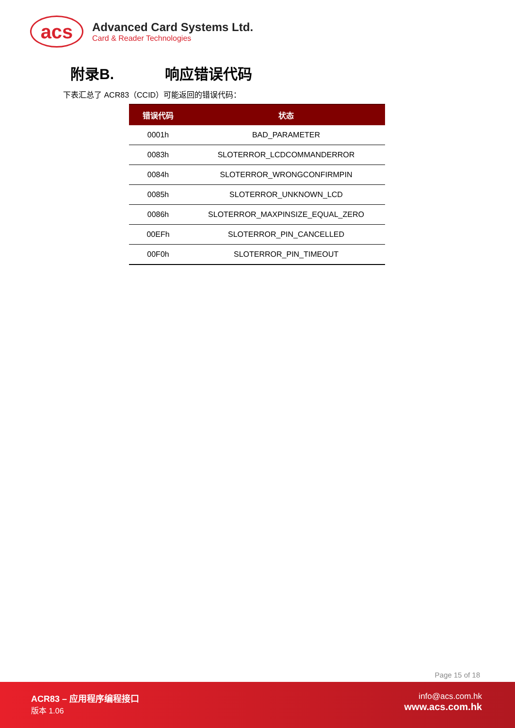acs
Advanced Card Systems Ltd.
Card & Reader Technologies
附录B. 响应错误代码
下表汇总了 ACR83（CCID）可能返回的错误代码：
| 错误代码 | 状态 |
| --- | --- |
| 0001h | BAD_PARAMETER |
| 0083h | SLOTERROR_LCDCOMMANDERROR |
| 0084h | SLOTERROR_WRONGCONFIRMPIN |
| 0085h | SLOTERROR_UNKNOWN_LCD |
| 0086h | SLOTERROR_MAXPINSIZE_EQUAL_ZERO |
| 00EFh | SLOTERROR_PIN_CANCELLED |
| 00F0h | SLOTERROR_PIN_TIMEOUT |
Page 15 of 18
ACR83 – 应用程序编程接口
版本 1.06
info@acs.com.hk
www.acs.com.hk